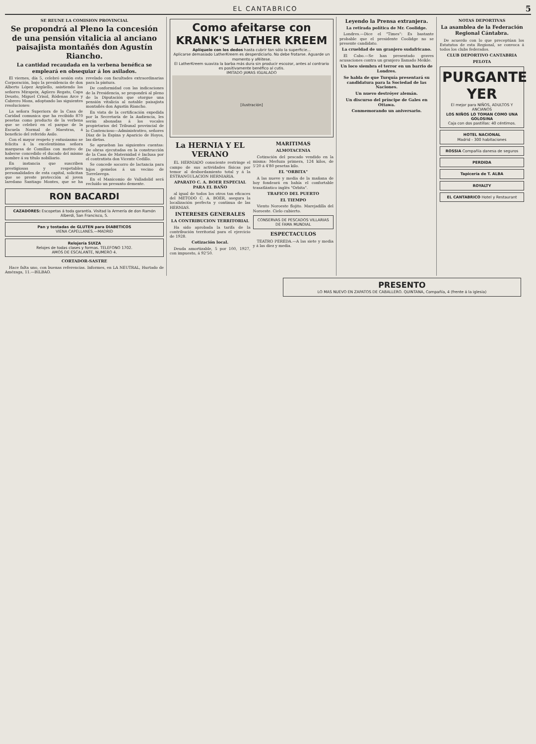EL CANTABRICO 5
SE REUNE LA COMISION PROVINCIAL
Se propondrá al Pleno la concesión de una pensión vitalicia al anciano paisajista montañés don Agustín Riancho.
La cantidad recaudada en la verbena benéfica se empleará en obsequiar á los asilados.
El viernes, día 5, celebró sesión esta Corporación, bajo la presidencia de don Alberto López Argüello, asistiendo los señores Mirapeix, Agüero Regato, Capa Deusto, Miguel Crisol, Ródenas Arce y Cabrero Mons, adoptando las siguientes resoluciones:
La señora Superiora de la Casa de Caridad comunica que ha recibido 870 pesetas como producto de la verbena que se celebró en el parque de la Escuela Normal de Maestras, á beneficio del referido Asilo.
Con el mayor respeto y entusiasmo se felicita á la excelentísima señora marquesa de Comillas con motivo de haberse concedido el ducado del mismo nombre á su título nobiliario.
En instancia que suscriben prestigiosas y respetables personalidades de esta capital, solicitan que se preste protección al joven laredano Santiago Montes, que se ha revelado con facultades extraordinarias para la pintura.
De conformidad con las indicaciones de la Presidencia, se propondrá al pleno de la Diputación que otorgue una pensión vitalicia al notable paisajista montañés don Agustín Riancho.
En vista de la certificación expedida por la Secretaría de la Audiencia, les serán abonadas á los vocales propietarios del Tribunal provincial de lo Contencioso—Administrativo, señores Díaz de la Espina y Aparicio de Hoyos, las dietas.
Se aprueban las siguientes cuentas: De obras ejecutadas en la construcción de la Casa de Maternidad é Inclusa por el contratista don Vicente Cedillo.
Se concede socorro de lactancia para hijos gemelos á un vecino de Torrelavega.
En el Manicomio de Valladolid será recluído un presunto demente.
RON BACARDI
CAZADORES: Escopetas á toda garantía. Visitad la Armería de don Ramón Alberdi, San Francisco, 5.
Pan y tostadas de GLUTEN para DIABETICOS
VIENA CAPELLANES.—MADRID
Relojería SUIZA
Relojes de todas clases y formas. TELEFONO 1702.
AMOS DE ESCALANTE, NUMERO 4.
CORTADOR-SASTRE
Hace falta uno, con buenas referencias. Informes, en LA NEUTRAL, Hurtado de Amézaga, 11.—BILBAO.
Como afeitarse con KRANK'S LATHER KREEM
Aplíquelo con los dedos hasta cubrir tan sólo la superficie...
Aplicarse demasiado LatherKreem es desperdiciarlo. No debe frotarse. Aguarde un momento y aféitese.
El LatherKreem suaviza la barba más dura sin producir escozor, antes al contrario es positivamente benéfico al cutis.
IMITADO JAMAS IGUALADO
[ilustración]
La HERNIA Y EL VERANO
EL HERNIADO consciente restringe el campo de sus actividades físicas por temor al desbordamiento total y á la ESTRANGULACION HERNIARIA.
APARATO C. A. BOER ESPECIAL PARA EL BAÑO
al igual de todos los otros tan eficaces del METODO C. A. BOER, asegura la localización perfecta y continua de las HERNIAS.
INTERESES GENERALES
LA CONTRIBUCION TERRITORIAL
Ha sido aprobada la tarifa de la contribución territorial para el ejercicio de 1928.
Cotización local.
Deuda amortizable, 5 por 100, 1927, con impuesto, á 92'50.
MARITIMAS
ALMOTACENIA
Cotización del pescado vendido en la misma: Merluza primera, 124 kilos, de 5'20 á 4'80 pesetas kilo.
EL "ORBITA"
A las nueve y media de la mañana de hoy fondeará en bahía el confortable trasatlántico inglés "Orbita".
TRAFICO DEL PUERTO
EL TIEMPO
Viento Noroeste flojito. Marejadilla del Noroeste. Cielo cubierto.
CONSERVAS DE PESCADOS VILLARIAS
DE FAMA MUNDIAL
ESPECTACULOS
TEATRO PEREDA.—A las siete y media y á las diez y media.
Leyendo la Prensa extranjera.
La retirada política de Mr. Coolidge.
Londres.—Dice el "Times": Es bastante probable que el presidente Coolidge no se presente candidato.
La crueldad de un granjero sudafricano.
El Cabo.—Se han presentado graves acusaciones contra un granjero llamado Meikle.
Un loco siembra el terror en un barrio de Londres.
Se habla de que Turquía presentará su candidatura para la Sociedad de las Naciones.
Un nuevo destróyer alemán.
Un discurso del príncipe de Gales en Ottawa.
Conmemorando un aniversario.
NOTAS DEPORTIVAS
La asamblea de la Federación Regional Cántabra.
De acuerdo con lo que preceptúan los Estatutos de esta Regional, se convoca á todos los clubs federados.
CLUB DEPORTIVO CANTABRIA
PELOTA
PURGANTE YER
El mejor para NIÑOS, ADULTOS Y ANCIANOS
LOS NIÑOS LO TOMAN COMO UNA GOLOSINA
Caja con dos pastillas: 40 céntimos.
HOTEL NACIONAL
Madrid - 300 habitaciones
ROSSIA Compañía danesa de seguros
PERDIDA
Tapicería de T. ALBA
ROYALTY
EL CANTABRICO Hotel y Restaurant
PRESENTO
LO MAS NUEVO EN ZAPATOS DE CABALLERO. QUINTANA, Compañía, 4 (frente á la iglesia)